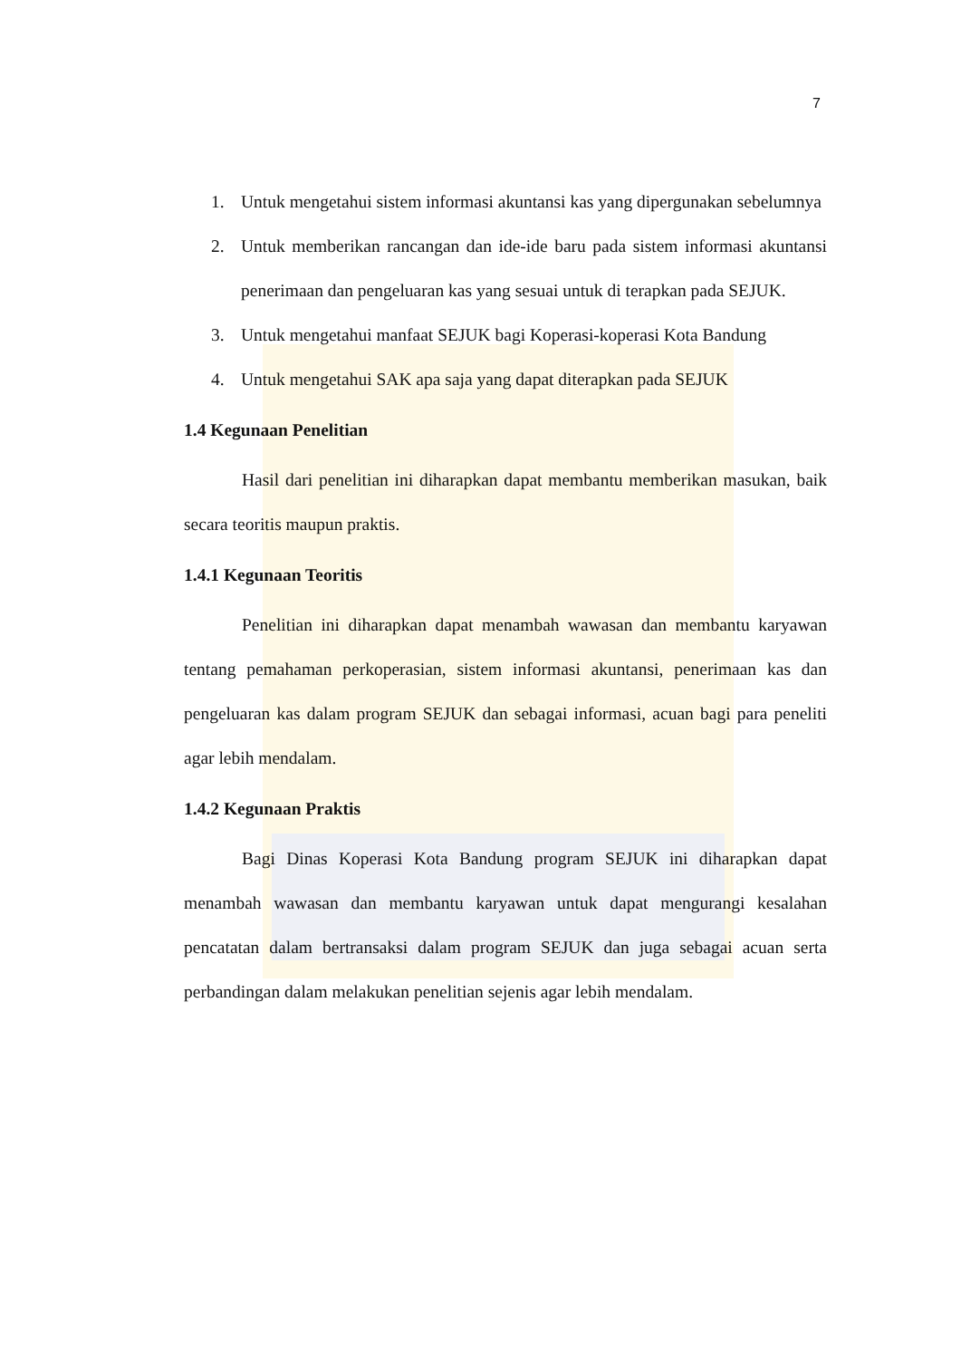7
1. Untuk mengetahui sistem informasi akuntansi kas yang dipergunakan sebelumnya
2. Untuk memberikan rancangan dan ide-ide baru pada sistem informasi akuntansi penerimaan dan pengeluaran kas yang sesuai untuk di terapkan pada SEJUK.
3. Untuk mengetahui manfaat SEJUK bagi Koperasi-koperasi Kota Bandung
4. Untuk mengetahui SAK apa saja yang dapat diterapkan pada SEJUK
1.4 Kegunaan Penelitian
Hasil dari penelitian ini diharapkan dapat membantu memberikan masukan, baik secara teoritis maupun praktis.
1.4.1 Kegunaan Teoritis
Penelitian ini diharapkan dapat menambah wawasan dan membantu karyawan tentang pemahaman perkoperasian, sistem informasi akuntansi, penerimaan kas dan pengeluaran kas dalam program SEJUK dan sebagai informasi, acuan bagi para peneliti agar lebih mendalam.
1.4.2 Kegunaan Praktis
Bagi Dinas Koperasi Kota Bandung program SEJUK ini diharapkan dapat menambah wawasan dan membantu karyawan untuk dapat mengurangi kesalahan pencatatan dalam bertransaksi dalam program SEJUK dan juga sebagai acuan serta perbandingan dalam melakukan penelitian sejenis agar lebih mendalam.